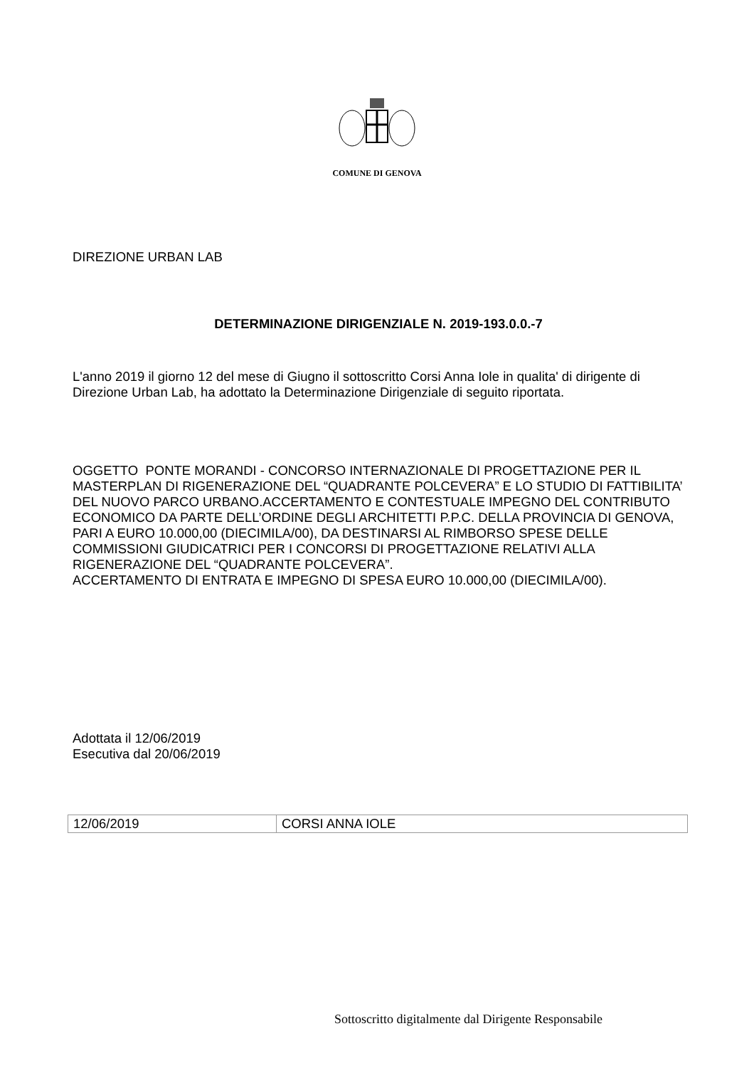COMUNE DI GENOVA
DIREZIONE URBAN LAB
DETERMINAZIONE DIRIGENZIALE N. 2019-193.0.0.-7
L'anno 2019 il giorno 12 del mese di Giugno il sottoscritto Corsi Anna Iole in qualita' di dirigente di Direzione Urban Lab, ha adottato la Determinazione Dirigenziale di seguito riportata.
OGGETTO PONTE MORANDI - CONCORSO INTERNAZIONALE DI PROGETTAZIONE PER IL MASTERPLAN DI RIGENERAZIONE DEL “QUADRANTE POLCEVERA” E LO STUDIO DI FATTIBILITA’ DEL NUOVO PARCO URBANO.ACCERTAMENTO E CONTESTUALE IMPEGNO DEL CONTRIBUTO ECONOMICO DA PARTE DELL’ORDINE DEGLI ARCHITETTI P.P.C. DELLA PROVINCIA DI GENOVA, PARI A EURO 10.000,00 (DIECIMILA/00), DA DESTINARSI AL RIMBORSO SPESE DELLE COMMISSIONI GIUDICATRICI PER I CONCORSI DI PROGETTAZIONE RELATIVI ALLA RIGENERAZIONE DEL “QUADRANTE POLCEVERA”.
ACCERTAMENTO DI ENTRATA E IMPEGNO DI SPESA EURO 10.000,00 (DIECIMILA/00).
Adottata il 12/06/2019
Esecutiva dal 20/06/2019
| 12/06/2019 | CORSI ANNA IOLE |
Sottoscritto digitalmente dal Dirigente Responsabile